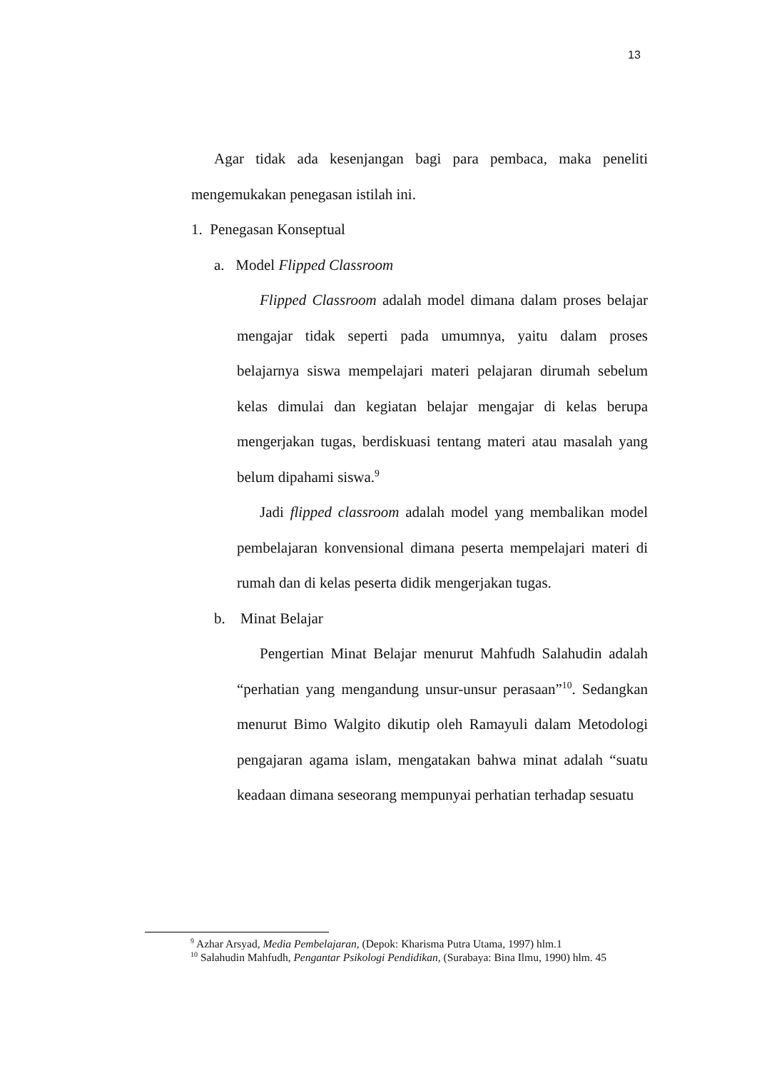13
Agar tidak ada kesenjangan bagi para pembaca, maka peneliti mengemukakan penegasan istilah ini.
1. Penegasan Konseptual
a. Model Flipped Classroom
Flipped Classroom adalah model dimana dalam proses belajar mengajar tidak seperti pada umumnya, yaitu dalam proses belajarnya siswa mempelajari materi pelajaran dirumah sebelum kelas dimulai dan kegiatan belajar mengajar di kelas berupa mengerjakan tugas, berdiskuasi tentang materi atau masalah yang belum dipahami siswa.<sup>9</sup>
Jadi flipped classroom adalah model yang membalikan model pembelajaran konvensional dimana peserta mempelajari materi di rumah dan di kelas peserta didik mengerjakan tugas.
b. Minat Belajar
Pengertian Minat Belajar menurut Mahfudh Salahudin adalah “perhatian yang mengandung unsur-unsur perasaan”<sup>10</sup>. Sedangkan menurut Bimo Walgito dikutip oleh Ramayuli dalam Metodologi pengajaran agama islam, mengatakan bahwa minat adalah “suatu keadaan dimana seseorang mempunyai perhatian terhadap sesuatu
<sup>9</sup> Azhar Arsyad, Media Pembelajaran, (Depok: Kharisma Putra Utama, 1997) hlm.1
<sup>10</sup> Salahudin Mahfudh, Pengantar Psikologi Pendidikan, (Surabaya: Bina Ilmu, 1990) hlm. 45